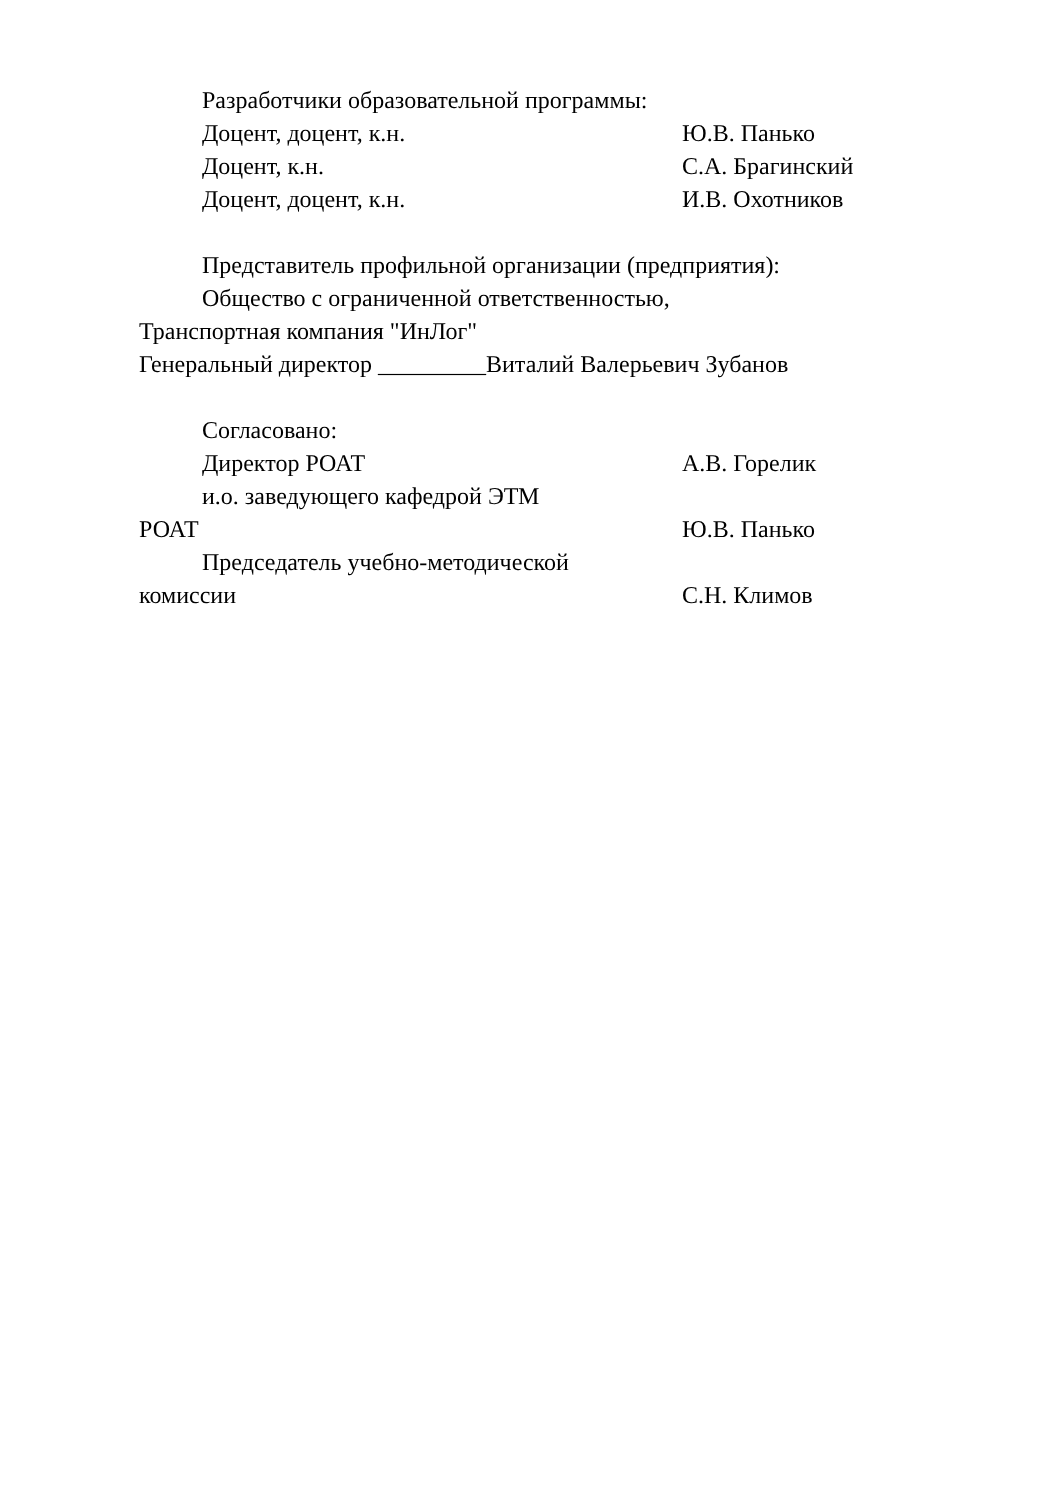Разработчики образовательной программы:
Доцент, доцент, к.н. Ю.В. Панько
Доцент, к.н. С.А. Брагинский
Доцент, доцент, к.н. И.В. Охотников
Представитель профильной организации (предприятия):
Общество с ограниченной ответственностью,
Транспортная компания "ИнЛог"
Генеральный директор _________Виталий Валерьевич Зубанов
Согласовано:
Директор РОАТ А.В. Горелик
и.о. заведующего кафедрой ЭТМ
РОАТ Ю.В. Панько
Председатель учебно-методической
комиссии С.Н. Климов